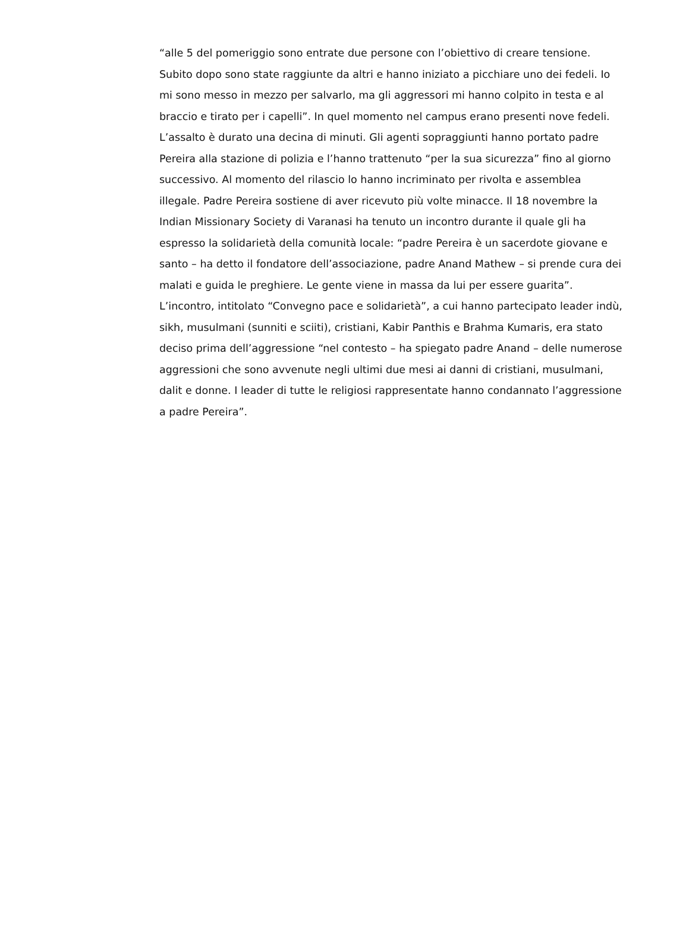“alle 5 del pomeriggio sono entrate due persone con l’obiettivo di creare tensione.
Subito dopo sono state raggiunte da altri e hanno iniziato a picchiare uno dei fedeli. Io
mi sono messo in mezzo per salvarlo, ma gli aggressori mi hanno colpito in testa e al
braccio e tirato per i capelli”. In quel momento nel campus erano presenti nove fedeli.
L’assalto è durato una decina di minuti. Gli agenti sopraggiunti hanno portato padre
Pereira alla stazione di polizia e l’hanno trattenuto “per la sua sicurezza” fino al giorno
successivo. Al momento del rilascio lo hanno incriminato per rivolta e assemblea
illegale. Padre Pereira sostiene di aver ricevuto più volte minacce. Il 18 novembre la
Indian Missionary Society di Varanasi ha tenuto un incontro durante il quale gli ha
espresso la solidarietà della comunità locale: “padre Pereira è un sacerdote giovane e
santo – ha detto il fondatore dell’associazione, padre Anand Mathew – si prende cura dei
malati e guida le preghiere. Le gente viene in massa da lui per essere guarita”.
L’incontro, intitolato “Convegno pace e solidarietà”, a cui hanno partecipato leader indù,
sikh, musulmani (sunniti e sciiti), cristiani, Kabir Panthis e Brahma Kumaris, era stato
deciso prima dell’aggressione “nel contesto – ha spiegato padre Anand – delle numerose
aggressioni che sono avvenute negli ultimi due mesi ai danni di cristiani, musulmani,
dalit e donne. I leader di tutte le religiosi rappresentate hanno condannato l’aggressione
a padre Pereira”.